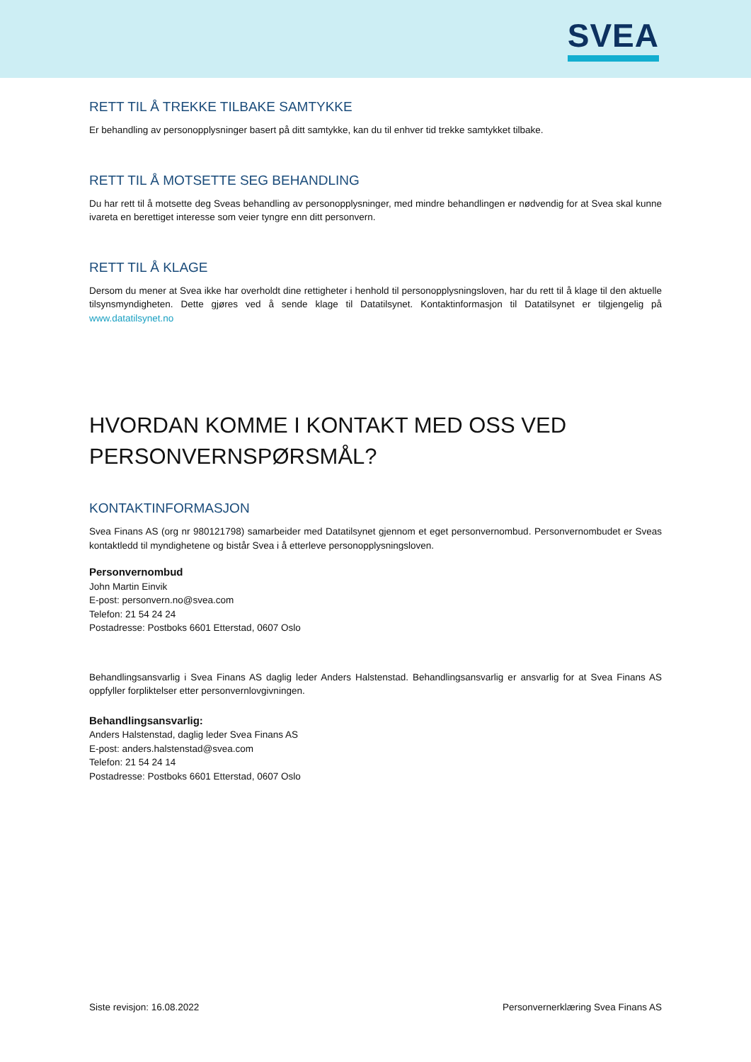SVEA
RETT TIL Å TREKKE TILBAKE SAMTYKKE
Er behandling av personopplysninger basert på ditt samtykke, kan du til enhver tid trekke samtykket tilbake.
RETT TIL Å MOTSETTE SEG BEHANDLING
Du har rett til å motsette deg Sveas behandling av personopplysninger, med mindre behandlingen er nødvendig for at Svea skal kunne ivareta en berettiget interesse som veier tyngre enn ditt personvern.
RETT TIL Å KLAGE
Dersom du mener at Svea ikke har overholdt dine rettigheter i henhold til personopplysningsloven, har du rett til å klage til den aktuelle tilsynsmyndigheten. Dette gjøres ved å sende klage til Datatilsynet. Kontaktinformasjon til Datatilsynet er tilgjengelig på www.datatilsynet.no
HVORDAN KOMME I KONTAKT MED OSS VED PERSONVERNSPØRSMÅL?
KONTAKTINFORMASJON
Svea Finans AS (org nr 980121798) samarbeider med Datatilsynet gjennom et eget personvernombud. Personvernombudet er Sveas kontaktledd til myndighetene og bistår Svea i å etterleve personopplysningsloven.
Personvernombud
John Martin Einvik
E-post: personvern.no@svea.com
Telefon: 21 54 24 24
Postadresse: Postboks 6601 Etterstad, 0607 Oslo
Behandlingsansvarlig i Svea Finans AS daglig leder Anders Halstenstad. Behandlingsansvarlig er ansvarlig for at Svea Finans AS oppfyller forpliktelser etter personvernlovgivningen.
Behandlingsansvarlig:
Anders Halstenstad, daglig leder Svea Finans AS
E-post: anders.halstenstad@svea.com
Telefon: 21 54 24 14
Postadresse: Postboks 6601 Etterstad, 0607 Oslo
Siste revisjon: 16.08.2022 Personvernerklæring Svea Finans AS